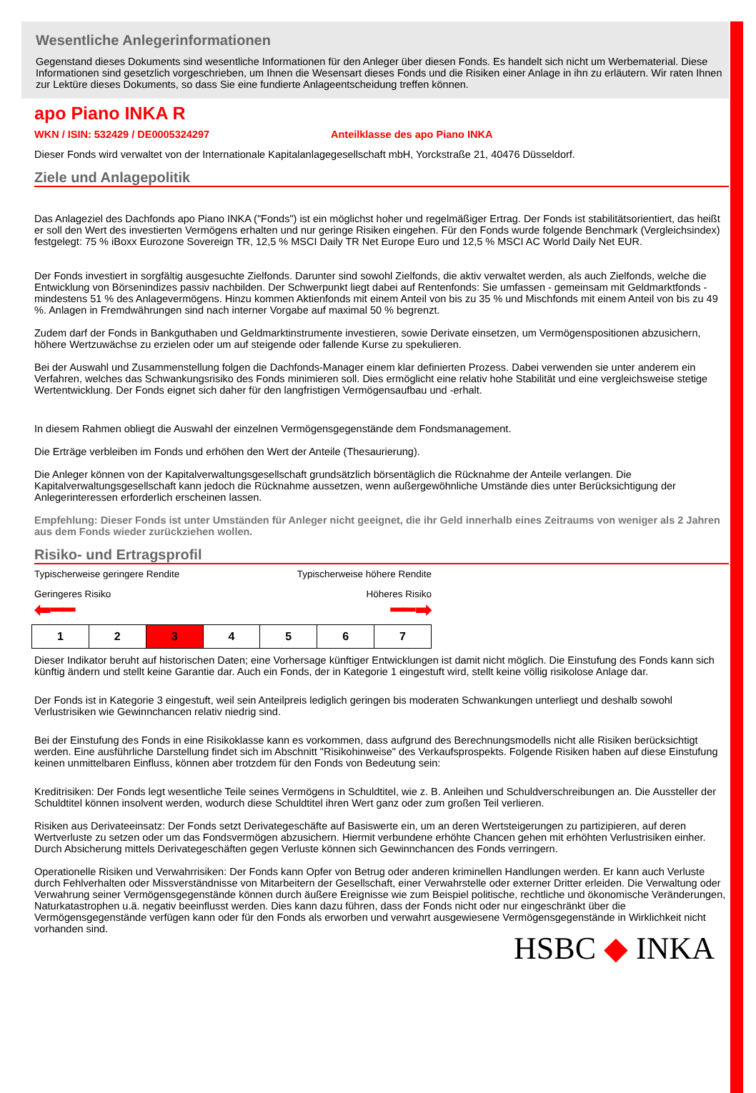Wesentliche Anlegerinformationen
Gegenstand dieses Dokuments sind wesentliche Informationen für den Anleger über diesen Fonds. Es handelt sich nicht um Werbematerial. Diese Informationen sind gesetzlich vorgeschrieben, um Ihnen die Wesensart dieses Fonds und die Risiken einer Anlage in ihn zu erläutern. Wir raten Ihnen zur Lektüre dieses Dokuments, so dass Sie eine fundierte Anlageentscheidung treffen können.
apo Piano INKA R
WKN / ISIN: 532429 / DE0005324297 Anteilklasse des apo Piano INKA
Dieser Fonds wird verwaltet von der Internationale Kapitalanlagegesellschaft mbH, Yorckstraße 21, 40476 Düsseldorf.
Ziele und Anlagepolitik
Das Anlageziel des Dachfonds apo Piano INKA ("Fonds") ist ein möglichst hoher und regelmäßiger Ertrag. Der Fonds ist stabilitätsorientiert, das heißt er soll den Wert des investierten Vermögens erhalten und nur geringe Risiken eingehen. Für den Fonds wurde folgende Benchmark (Vergleichsindex) festgelegt: 75 % iBoxx Eurozone Sovereign TR, 12,5 % MSCI Daily TR Net Europe Euro und 12,5 % MSCI AC World Daily Net EUR.
Der Fonds investiert in sorgfältig ausgesuchte Zielfonds. Darunter sind sowohl Zielfonds, die aktiv verwaltet werden, als auch Zielfonds, welche die Entwicklung von Börsenindizes passiv nachbilden. Der Schwerpunkt liegt dabei auf Rentenfonds: Sie umfassen - gemeinsam mit Geldmarktfonds - mindestens 51 % des Anlagevermögens. Hinzu kommen Aktienfonds mit einem Anteil von bis zu 35 % und Mischfonds mit einem Anteil von bis zu 49 %. Anlagen in Fremdwährungen sind nach interner Vorgabe auf maximal 50 % begrenzt.
Zudem darf der Fonds in Bankguthaben und Geldmarktinstrumente investieren, sowie Derivate einsetzen, um Vermögenspositionen abzusichern, höhere Wertzuwächse zu erzielen oder um auf steigende oder fallende Kurse zu spekulieren.
Bei der Auswahl und Zusammenstellung folgen die Dachfonds-Manager einem klar definierten Prozess. Dabei verwenden sie unter anderem ein Verfahren, welches das Schwankungsrisiko des Fonds minimieren soll. Dies ermöglicht eine relativ hohe Stabilität und eine vergleichsweise stetige Wertentwicklung. Der Fonds eignet sich daher für den langfristigen Vermögensaufbau und -erhalt.
In diesem Rahmen obliegt die Auswahl der einzelnen Vermögensgegenstände dem Fondsmanagement.
Die Erträge verbleiben im Fonds und erhöhen den Wert der Anteile (Thesaurierung).
Die Anleger können von der Kapitalverwaltungsgesellschaft grundsätzlich börsentäglich die Rücknahme der Anteile verlangen. Die Kapitalverwaltungsgesellschaft kann jedoch die Rücknahme aussetzen, wenn außergewöhnliche Umstände dies unter Berücksichtigung der Anlegerinteressen erforderlich erscheinen lassen.
Empfehlung: Dieser Fonds ist unter Umständen für Anleger nicht geeignet, die ihr Geld innerhalb eines Zeitraums von weniger als 2 Jahren aus dem Fonds wieder zurückziehen wollen.
Risiko- und Ertragsprofil
Typischerweise geringere Rendite Typischerweise höhere Rendite
Geringeres Risiko Höheres Risiko
⬅━━ ━━➡
| 1 | 2 | 3 | 4 | 5 | 6 | 7 |
Dieser Indikator beruht auf historischen Daten; eine Vorhersage künftiger Entwicklungen ist damit nicht möglich. Die Einstufung des Fonds kann sich künftig ändern und stellt keine Garantie dar. Auch ein Fonds, der in Kategorie 1 eingestuft wird, stellt keine völlig risikolose Anlage dar.
Der Fonds ist in Kategorie 3 eingestuft, weil sein Anteilpreis lediglich geringen bis moderaten Schwankungen unterliegt und deshalb sowohl Verlustrisiken wie Gewinnchancen relativ niedrig sind.
Bei der Einstufung des Fonds in eine Risikoklasse kann es vorkommen, dass aufgrund des Berechnungsmodells nicht alle Risiken berücksichtigt werden. Eine ausführliche Darstellung findet sich im Abschnitt "Risikohinweise" des Verkaufsprospekts. Folgende Risiken haben auf diese Einstufung keinen unmittelbaren Einfluss, können aber trotzdem für den Fonds von Bedeutung sein:
Kreditrisiken: Der Fonds legt wesentliche Teile seines Vermögens in Schuldtitel, wie z. B. Anleihen und Schuldverschreibungen an. Die Aussteller der Schuldtitel können insolvent werden, wodurch diese Schuldtitel ihren Wert ganz oder zum großen Teil verlieren.
Risiken aus Derivateeinsatz: Der Fonds setzt Derivategeschäfte auf Basiswerte ein, um an deren Wertsteigerungen zu partizipieren, auf deren Wertverluste zu setzen oder um das Fondsvermögen abzusichern. Hiermit verbundene erhöhte Chancen gehen mit erhöhten Verlustrisiken einher. Durch Absicherung mittels Derivategeschäften gegen Verluste können sich Gewinnchancen des Fonds verringern.
Operationelle Risiken und Verwahrrisiken: Der Fonds kann Opfer von Betrug oder anderen kriminellen Handlungen werden. Er kann auch Verluste durch Fehlverhalten oder Missverständnisse von Mitarbeitern der Gesellschaft, einer Verwahrstelle oder externer Dritter erleiden. Die Verwaltung oder Verwahrung seiner Vermögensgegenstände können durch äußere Ereignisse wie zum Beispiel politische, rechtliche und ökonomische Veränderungen, Naturkatastrophen u.ä. negativ beeinflusst werden. Dies kann dazu führen, dass der Fonds nicht oder nur eingeschränkt über die Vermögensgegenstände verfügen kann oder für den Fonds als erworben und verwahrt ausgewiesene Vermögensgegenstände in Wirklichkeit nicht vorhanden sind.
HSBC ◆ INKA